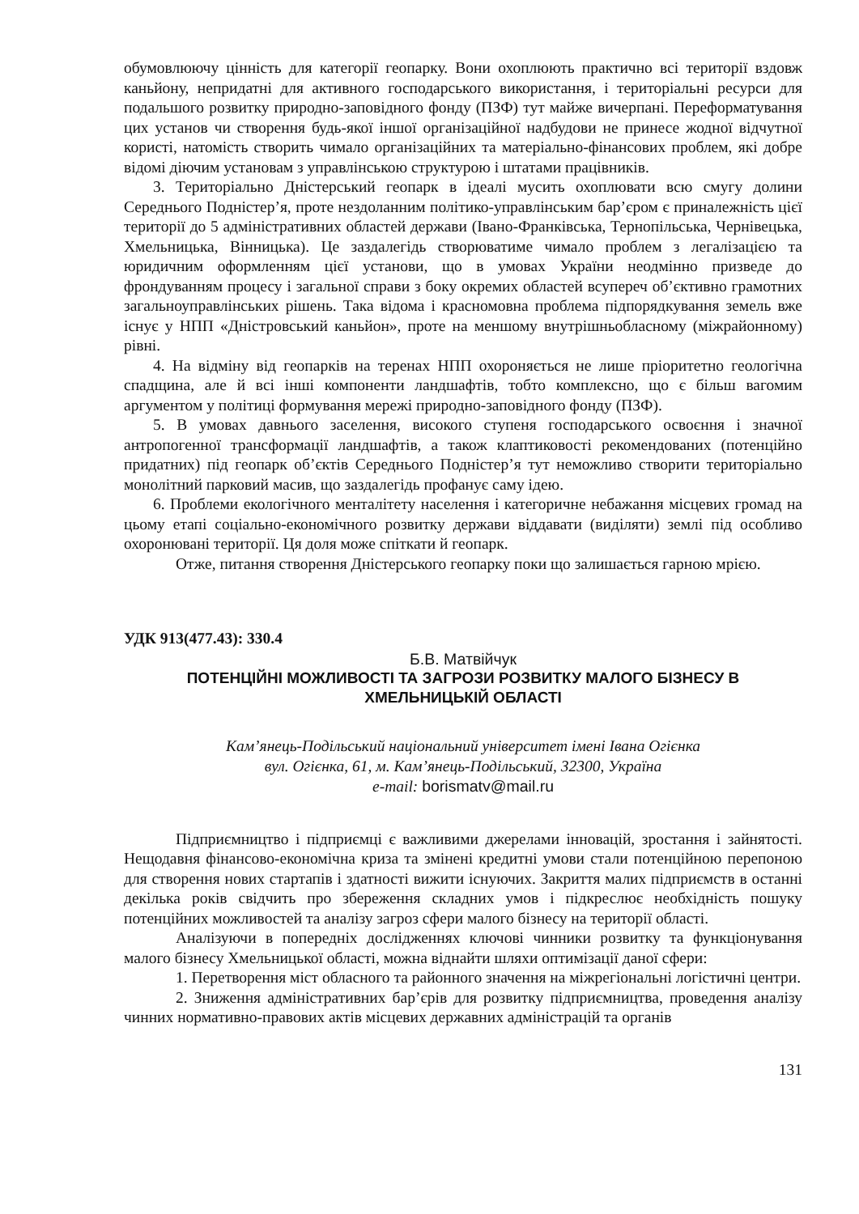обумовлюючу цінність для категорії геопарку. Вони охоплюють практично всі території вздовж каньйону, непридатні для активного господарського використання, і територіальні ресурси для подальшого розвитку природно-заповідного фонду (ПЗФ) тут майже вичерпані. Переформатування цих установ чи створення будь-якої іншої організаційної надбудови не принесе жодної відчутної користі, натомість створить чимало організаційних та матеріально-фінансових проблем, які добре відомі діючим установам з управлінською структурою і штатами працівників.
3. Територіально Дністерський геопарк в ідеалі мусить охоплювати всю смугу долини Середнього Подністер’я, проте нездоланним політико-управлінським бар’єром є приналежність цієї території до 5 адміністративних областей держави (Івано-Франківська, Тернопільська, Чернівецька, Хмельницька, Вінницька). Це заздалегідь створюватиме чимало проблем з легалізацією та юридичним оформленням цієї установи, що в умовах України неодмінно призведе до фрондуванням процесу і загальної справи з боку окремих областей всупереч об’єктивно грамотних загальноуправлінських рішень. Така відома і красномовна проблема підпорядкування земель вже існує у НПП «Дністровський каньйон», проте на меншому внутрішньобласному (міжрайонному) рівні.
4. На відміну від геопарків на теренах НПП охороняється не лише пріоритетно геологічна спадщина, але й всі інші компоненти ландшафтів, тобто комплексно, що є більш вагомим аргументом у політиці формування мережі природно-заповідного фонду (ПЗФ).
5. В умовах давнього заселення, високого ступеня господарського освоєння і значної антропогенної трансформації ландшафтів, а також клаптиковості рекомендованих (потенційно придатних) під геопарк об’єктів Середнього Подністер’я тут неможливо створити територіально монолітний парковий масив, що заздалегідь профанує саму ідею.
6. Проблеми екологічного менталітету населення і категоричне небажання місцевих громад на цьому етапі соціально-економічного розвитку держави віддавати (виділяти) землі під особливо охоронювані території. Ця доля може спіткати й геопарк.
Отже, питання створення Дністерського геопарку поки що залишається гарною мрією.
УДК 913(477.43): 330.4
Б.В. Матвійчук
ПОТЕНЦІЙНІ МОЖЛИВОСТІ ТА ЗАГРОЗИ РОЗВИТКУ МАЛОГО БІЗНЕСУ В ХМЕЛЬНИЦЬКІЙ ОБЛАСТІ
Кам’янець-Подільський національний університет імені Івана Огієнка
вул. Огієнка, 61, м. Кам’янець-Подільський, 32300, Україна
e-mail: borismatv@mail.ru
Підприємництво і підприємці є важливими джерелами інновацій, зростання і зайнятості. Нещодавня фінансово-економічна криза та змінені кредитні умови стали потенційною перепоною для створення нових стартапів і здатності вижити існуючих. Закриття малих підприємств в останні декілька років свідчить про збереження складних умов і підкреслює необхідність пошуку потенційних можливостей та аналізу загроз сфери малого бізнесу на території області.
Аналізуючи в попередніх дослідженнях ключові чинники розвитку та функціонування малого бізнесу Хмельницької області, можна віднайти шляхи оптимізації даної сфери:
1. Перетворення міст обласного та районного значення на міжрегіональні логістичні центри.
2. Зниження адміністративних бар’єрів для розвитку підприємництва, проведення аналізу чинних нормативно-правових актів місцевих державних адміністрацій та органів
131